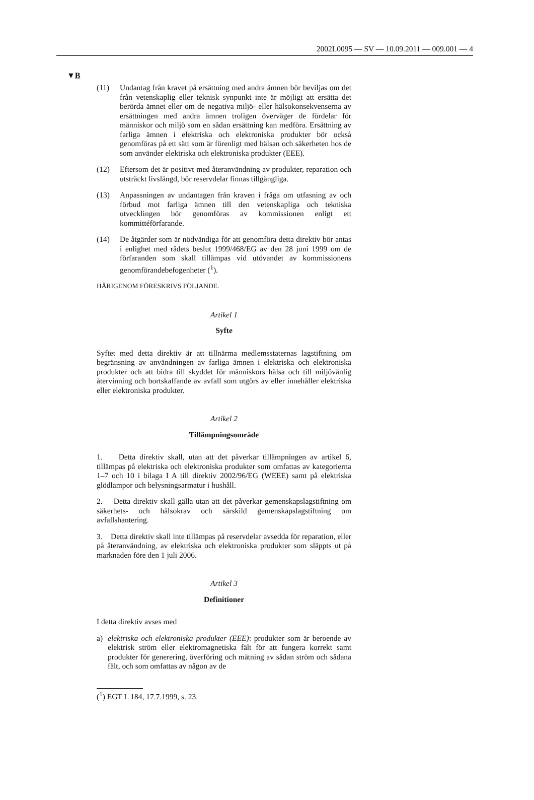2002L0095 — SV — 10.09.2011 — 009.001 — 4
▼B
(11) Undantag från kravet på ersättning med andra ämnen bör beviljas om det från vetenskaplig eller teknisk synpunkt inte är möjligt att ersätta det berörda ämnet eller om de negativa miljö- eller hälsokonsekvenserna av ersättningen med andra ämnen troligen överväger de fördelar för människor och miljö som en sådan ersättning kan medföra. Ersättning av farliga ämnen i elektriska och elektroniska produkter bör också genomföras på ett sätt som är förenligt med hälsan och säkerheten hos de som använder elektriska och elektroniska produkter (EEE).
(12) Eftersom det är positivt med återanvändning av produkter, reparation och utsträckt livslängd, bör reservdelar finnas tillgängliga.
(13) Anpassningen av undantagen från kraven i fråga om utfasning av och förbud mot farliga ämnen till den vetenskapliga och tekniska utvecklingen bör genomföras av kommissionen enligt ett kommittéförfarande.
(14) De åtgärder som är nödvändiga för att genomföra detta direktiv bör antas i enlighet med rådets beslut 1999/468/EG av den 28 juni 1999 om de förfaranden som skall tillämpas vid utövandet av kommissionens genomförandebefogenheter (<sup>1</sup>).
HÄRIGENOM FÖRESKRIVS FÖLJANDE.
Artikel 1
Syfte
Syftet med detta direktiv är att tillnärma medlemsstaternas lagstiftning om begränsning av användningen av farliga ämnen i elektriska och elektroniska produkter och att bidra till skyddet för människors hälsa och till miljövänlig återvinning och bortskaffande av avfall som utgörs av eller innehåller elektriska eller elektroniska produkter.
Artikel 2
Tillämpningsområde
1. Detta direktiv skall, utan att det påverkar tillämpningen av artikel 6, tillämpas på elektriska och elektroniska produkter som omfattas av kategorierna 1–7 och 10 i bilaga I A till direktiv 2002/96/EG (WEEE) samt på elektriska glödlampor och belysningsarmatur i hushåll.
2. Detta direktiv skall gälla utan att det påverkar gemenskapslagstiftning om säkerhets- och hälsokrav och särskild gemenskapslagstiftning om avfallshantering.
3. Detta direktiv skall inte tillämpas på reservdelar avsedda för reparation, eller på återanvändning, av elektriska och elektroniska produkter som släppts ut på marknaden före den 1 juli 2006.
Artikel 3
Definitioner
I detta direktiv avses med
a) elektriska och elektroniska produkter (EEE): produkter som är beroende av elektrisk ström eller elektromagnetiska fält för att fungera korrekt samt produkter för generering, överföring och mätning av sådan ström och sådana fält, och som omfattas av någon av de
(<sup>1</sup>) EGT L 184, 17.7.1999, s. 23.